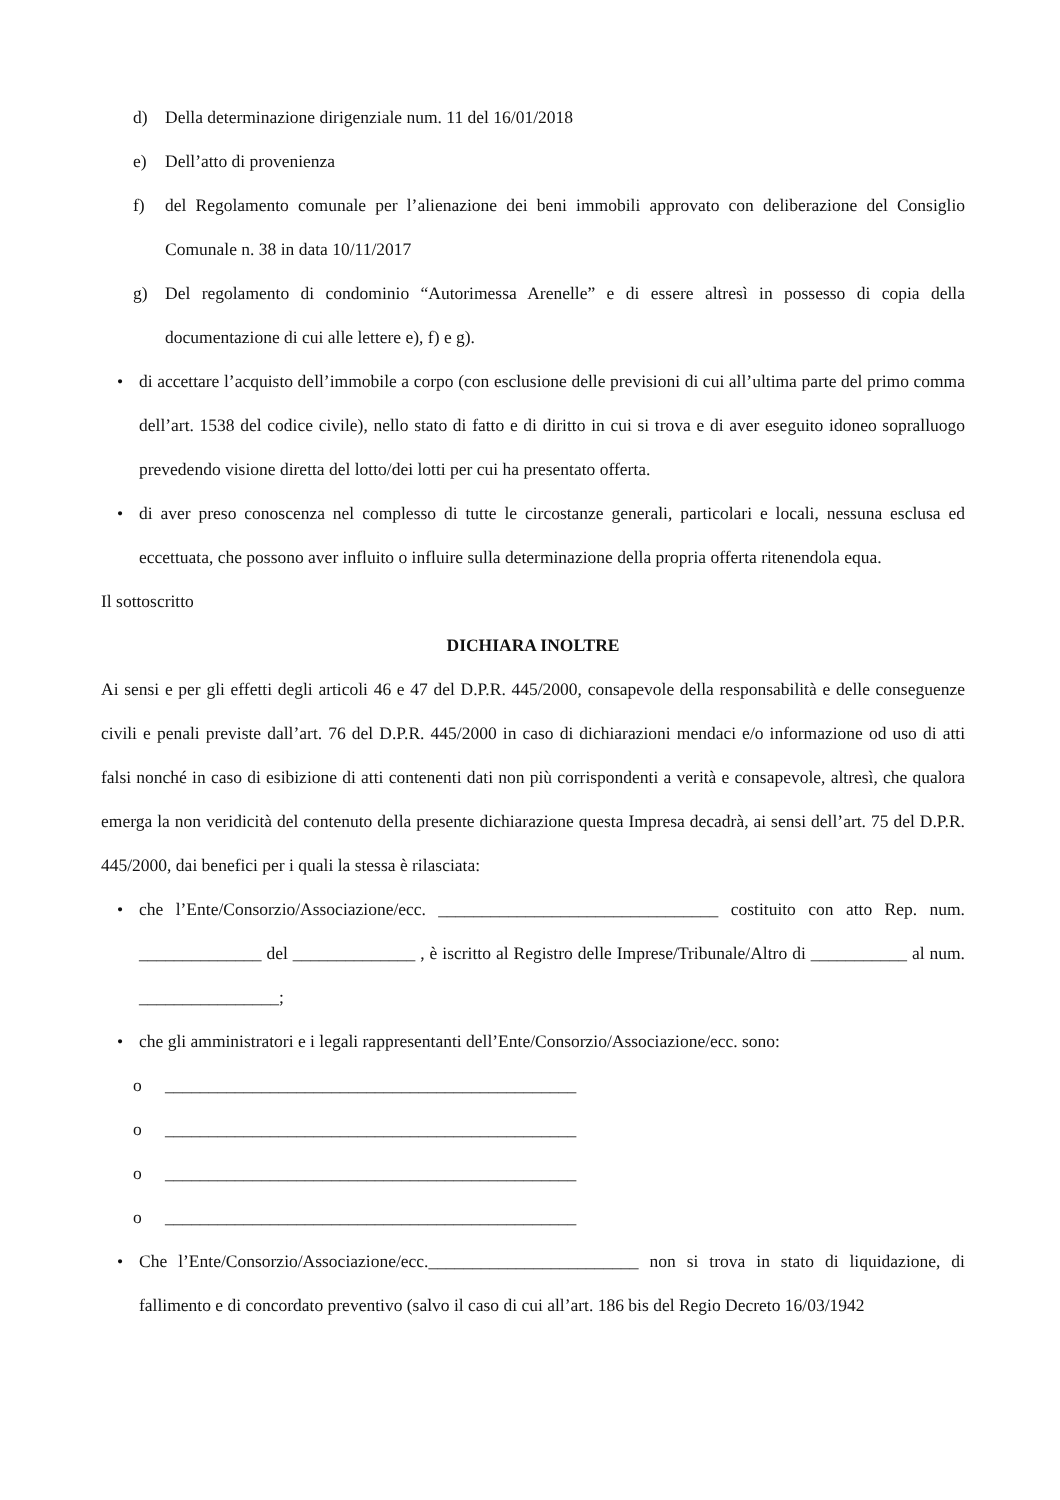d) Della determinazione dirigenziale num. 11 del 16/01/2018
e) Dell’atto di provenienza
f) del Regolamento comunale per l’alienazione dei beni immobili approvato con deliberazione del Consiglio Comunale n. 38 in data 10/11/2017
g) Del regolamento di condominio “Autorimessa Arenelle” e di essere altresì in possesso di copia della documentazione di cui alle lettere e), f) e g).
• di accettare l’acquisto dell’immobile a corpo (con esclusione delle previsioni di cui all’ultima parte del primo comma dell’art. 1538 del codice civile), nello stato di fatto e di diritto in cui si trova e di aver eseguito idoneo sopralluogo prevedendo visione diretta del lotto/dei lotti per cui ha presentato offerta.
• di aver preso conoscenza nel complesso di tutte le circostanze generali, particolari e locali, nessuna esclusa ed eccettuata, che possono aver influito o influire sulla determinazione della propria offerta ritenendola equa.
Il sottoscritto
DICHIARA INOLTRE
Ai sensi e per gli effetti degli articoli 46 e 47 del D.P.R. 445/2000, consapevole della responsabilità e delle conseguenze civili e penali previste dall’art. 76 del D.P.R. 445/2000 in caso di dichiarazioni mendaci e/o informazione od uso di atti falsi nonché in caso di esibizione di atti contenenti dati non più corrispondenti a verità e consapevole, altresì, che qualora emerga la non veridicità del contenuto della presente dichiarazione questa Impresa decadrà, ai sensi dell’art. 75 del D.P.R. 445/2000, dai benefici per i quali la stessa è rilasciata:
• che l’Ente/Consorzio/Associazione/ecc. ________________________________ costituito con atto Rep. num. ______________ del ______________ , è iscritto al Registro delle Imprese/Tribunale/Altro di ___________ al num. ________________;
• che gli amministratori e i legali rappresentanti dell’Ente/Consorzio/Associazione/ecc. sono:
o _______________________________________________
o _______________________________________________
o _______________________________________________
o _______________________________________________
• Che l’Ente/Consorzio/Associazione/ecc.________________________ non si trova in stato di liquidazione, di fallimento e di concordato preventivo (salvo il caso di cui all’art. 186 bis del Regio Decreto 16/03/1942